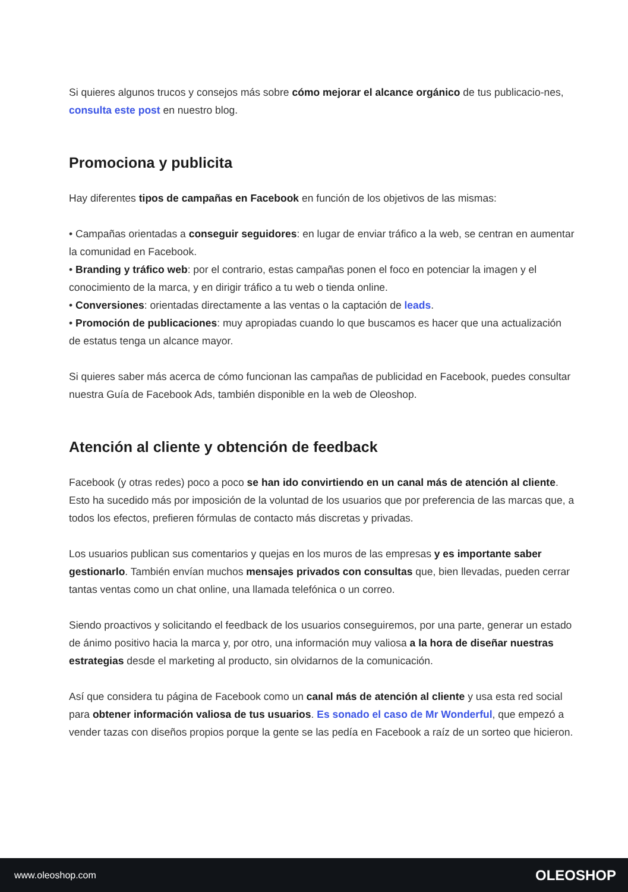Si quieres algunos trucos y consejos más sobre cómo mejorar el alcance orgánico de tus publicacio-nes, consulta este post en nuestro blog.
Promociona y publicita
Hay diferentes tipos de campañas en Facebook en función de los objetivos de las mismas:
• Campañas orientadas a conseguir seguidores: en lugar de enviar tráfico a la web, se centran en aumentar la comunidad en Facebook.
• Branding y tráfico web: por el contrario, estas campañas ponen el foco en potenciar la imagen y el conocimiento de la marca, y en dirigir tráfico a tu web o tienda online.
• Conversiones: orientadas directamente a las ventas o la captación de leads.
• Promoción de publicaciones: muy apropiadas cuando lo que buscamos es hacer que una actualización de estatus tenga un alcance mayor.
Si quieres saber más acerca de cómo funcionan las campañas de publicidad en Facebook, puedes consultar nuestra Guía de Facebook Ads, también disponible en la web de Oleoshop.
Atención al cliente y obtención de feedback
Facebook (y otras redes) poco a poco se han ido convirtiendo en un canal más de atención al cliente. Esto ha sucedido más por imposición de la voluntad de los usuarios que por preferencia de las marcas que, a todos los efectos, prefieren fórmulas de contacto más discretas y privadas.
Los usuarios publican sus comentarios y quejas en los muros de las empresas y es importante saber gestionarlo. También envían muchos mensajes privados con consultas que, bien llevadas, pueden cerrar tantas ventas como un chat online, una llamada telefónica o un correo.
Siendo proactivos y solicitando el feedback de los usuarios conseguiremos, por una parte, generar un estado de ánimo positivo hacia la marca y, por otro, una información muy valiosa a la hora de diseñar nuestras estrategias desde el marketing al producto, sin olvidarnos de la comunicación.
Así que considera tu página de Facebook como un canal más de atención al cliente y usa esta red social para obtener información valiosa de tus usuarios. Es sonado el caso de Mr Wonderful, que empezó a vender tazas con diseños propios porque la gente se las pedía en Facebook a raíz de un sorteo que hicieron.
www.oleoshop.com OLEOSHOP